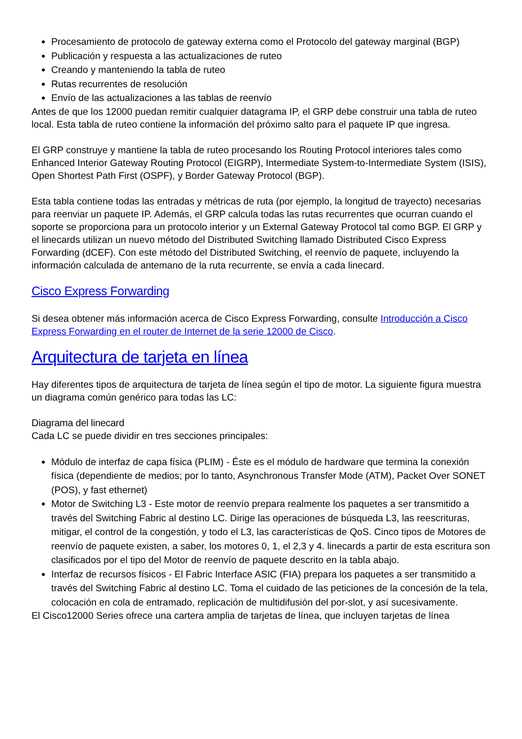Procesamiento de protocolo de gateway externa como el Protocolo del gateway marginal (BGP)
Publicación y respuesta a las actualizaciones de ruteo
Creando y manteniendo la tabla de ruteo
Rutas recurrentes de resolución
Envío de las actualizaciones a las tablas de reenvío
Antes de que los 12000 puedan remitir cualquier datagrama IP, el GRP debe construir una tabla de ruteo local. Esta tabla de ruteo contiene la información del próximo salto para el paquete IP que ingresa.
El GRP construye y mantiene la tabla de ruteo procesando los Routing Protocol interiores tales como Enhanced Interior Gateway Routing Protocol (EIGRP), Intermediate System-to-Intermediate System (ISIS), Open Shortest Path First (OSPF), y Border Gateway Protocol (BGP).
Esta tabla contiene todas las entradas y métricas de ruta (por ejemplo, la longitud de trayecto) necesarias para reenviar un paquete IP. Además, el GRP calcula todas las rutas recurrentes que ocurran cuando el soporte se proporciona para un protocolo interior y un External Gateway Protocol tal como BGP. El GRP y el linecards utilizan un nuevo método del Distributed Switching llamado Distributed Cisco Express Forwarding (dCEF). Con este método del Distributed Switching, el reenvío de paquete, incluyendo la información calculada de antemano de la ruta recurrente, se envía a cada linecard.
Cisco Express Forwarding
Si desea obtener más información acerca de Cisco Express Forwarding, consulte Introducción a Cisco Express Forwarding en el router de Internet de la serie 12000 de Cisco.
Arquitectura de tarjeta en línea
Hay diferentes tipos de arquitectura de tarjeta de línea según el tipo de motor. La siguiente figura muestra un diagrama común genérico para todas las LC:
Diagrama del linecard
Cada LC se puede dividir en tres secciones principales:
Módulo de interfaz de capa física (PLIM) - Éste es el módulo de hardware que termina la conexión física (dependiente de medios; por lo tanto, Asynchronous Transfer Mode (ATM), Packet Over SONET (POS), y fast ethernet)
Motor de Switching L3 - Este motor de reenvío prepara realmente los paquetes a ser transmitido a través del Switching Fabric al destino LC. Dirige las operaciones de búsqueda L3, las reescrituras, mitigar, el control de la congestión, y todo el L3, las características de QoS. Cinco tipos de Motores de reenvío de paquete existen, a saber, los motores 0, 1, el 2,3 y 4. linecards a partir de esta escritura son clasificados por el tipo del Motor de reenvío de paquete descrito en la tabla abajo.
Interfaz de recursos físicos - El Fabric Interface ASIC (FIA) prepara los paquetes a ser transmitido a través del Switching Fabric al destino LC. Toma el cuidado de las peticiones de la concesión de la tela, colocación en cola de entramado, replicación de multidifusión del por-slot, y así sucesivamente.
El Cisco12000 Series ofrece una cartera amplia de tarjetas de línea, que incluyen tarjetas de línea